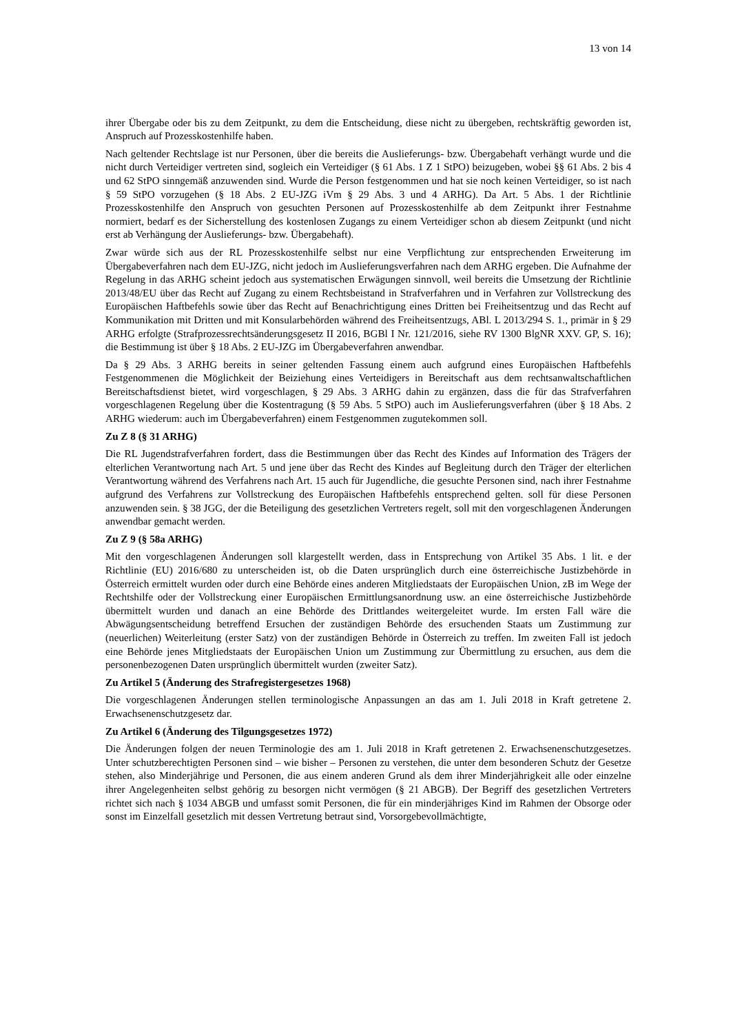13 von 14
ihrer Übergabe oder bis zu dem Zeitpunkt, zu dem die Entscheidung, diese nicht zu übergeben, rechtskräftig geworden ist, Anspruch auf Prozesskostenhilfe haben.
Nach geltender Rechtslage ist nur Personen, über die bereits die Auslieferungs- bzw. Übergabehaft verhängt wurde und die nicht durch Verteidiger vertreten sind, sogleich ein Verteidiger (§ 61 Abs. 1 Z 1 StPO) beizugeben, wobei §§ 61 Abs. 2 bis 4 und 62 StPO sinngemäß anzuwenden sind. Wurde die Person festgenommen und hat sie noch keinen Verteidiger, so ist nach § 59 StPO vorzugehen (§ 18 Abs. 2 EU-JZG iVm § 29 Abs. 3 und 4 ARHG). Da Art. 5 Abs. 1 der Richtlinie Prozesskostenhilfe den Anspruch von gesuchten Personen auf Prozesskostenhilfe ab dem Zeitpunkt ihrer Festnahme normiert, bedarf es der Sicherstellung des kostenlosen Zugangs zu einem Verteidiger schon ab diesem Zeitpunkt (und nicht erst ab Verhängung der Auslieferungs- bzw. Übergabehaft).
Zwar würde sich aus der RL Prozesskostenhilfe selbst nur eine Verpflichtung zur entsprechenden Erweiterung im Übergabeverfahren nach dem EU-JZG, nicht jedoch im Auslieferungsverfahren nach dem ARHG ergeben. Die Aufnahme der Regelung in das ARHG scheint jedoch aus systematischen Erwägungen sinnvoll, weil bereits die Umsetzung der Richtlinie 2013/48/EU über das Recht auf Zugang zu einem Rechtsbeistand in Strafverfahren und in Verfahren zur Vollstreckung des Europäischen Haftbefehls sowie über das Recht auf Benachrichtigung eines Dritten bei Freiheitsentzug und das Recht auf Kommunikation mit Dritten und mit Konsularbehörden während des Freiheitsentzugs, ABl. L 2013/294 S. 1., primär in § 29 ARHG erfolgte (Strafprozessrechtsänderungsgesetz II 2016, BGBl I Nr. 121/2016, siehe RV 1300 BlgNR XXV. GP, S. 16); die Bestimmung ist über § 18 Abs. 2 EU-JZG im Übergabeverfahren anwendbar.
Da § 29 Abs. 3 ARHG bereits in seiner geltenden Fassung einem auch aufgrund eines Europäischen Haftbefehls Festgenommenen die Möglichkeit der Beiziehung eines Verteidigers in Bereitschaft aus dem rechtsanwaltschaftlichen Bereitschaftsdienst bietet, wird vorgeschlagen, § 29 Abs. 3 ARHG dahin zu ergänzen, dass die für das Strafverfahren vorgeschlagenen Regelung über die Kostentragung (§ 59 Abs. 5 StPO) auch im Auslieferungsverfahren (über § 18 Abs. 2 ARHG wiederum: auch im Übergabeverfahren) einem Festgenommen zugutekommen soll.
Zu Z 8 (§ 31 ARHG)
Die RL Jugendstrafverfahren fordert, dass die Bestimmungen über das Recht des Kindes auf Information des Trägers der elterlichen Verantwortung nach Art. 5 und jene über das Recht des Kindes auf Begleitung durch den Träger der elterlichen Verantwortung während des Verfahrens nach Art. 15 auch für Jugendliche, die gesuchte Personen sind, nach ihrer Festnahme aufgrund des Verfahrens zur Vollstreckung des Europäischen Haftbefehls entsprechend gelten. soll für diese Personen anzuwenden sein. § 38 JGG, der die Beteiligung des gesetzlichen Vertreters regelt, soll mit den vorgeschlagenen Änderungen anwendbar gemacht werden.
Zu Z 9 (§ 58a ARHG)
Mit den vorgeschlagenen Änderungen soll klargestellt werden, dass in Entsprechung von Artikel 35 Abs. 1 lit. e der Richtlinie (EU) 2016/680 zu unterscheiden ist, ob die Daten ursprünglich durch eine österreichische Justizbehörde in Österreich ermittelt wurden oder durch eine Behörde eines anderen Mitgliedstaats der Europäischen Union, zB im Wege der Rechtshilfe oder der Vollstreckung einer Europäischen Ermittlungsanordnung usw. an eine österreichische Justizbehörde übermittelt wurden und danach an eine Behörde des Drittlandes weitergeleitet wurde. Im ersten Fall wäre die Abwägungsentscheidung betreffend Ersuchen der zuständigen Behörde des ersuchenden Staats um Zustimmung zur (neuerlichen) Weiterleitung (erster Satz) von der zuständigen Behörde in Österreich zu treffen. Im zweiten Fall ist jedoch eine Behörde jenes Mitgliedstaats der Europäischen Union um Zustimmung zur Übermittlung zu ersuchen, aus dem die personenbezogenen Daten ursprünglich übermittelt wurden (zweiter Satz).
Zu Artikel 5 (Änderung des Strafregistergesetzes 1968)
Die vorgeschlagenen Änderungen stellen terminologische Anpassungen an das am 1. Juli 2018 in Kraft getretene 2. Erwachsenenschutzgesetz dar.
Zu Artikel 6 (Änderung des Tilgungsgesetzes 1972)
Die Änderungen folgen der neuen Terminologie des am 1. Juli 2018 in Kraft getretenen 2. Erwachsenenschutzgesetzes. Unter schutzberechtigten Personen sind – wie bisher – Personen zu verstehen, die unter dem besonderen Schutz der Gesetze stehen, also Minderjährige und Personen, die aus einem anderen Grund als dem ihrer Minderjährigkeit alle oder einzelne ihrer Angelegenheiten selbst gehörig zu besorgen nicht vermögen (§ 21 ABGB). Der Begriff des gesetzlichen Vertreters richtet sich nach § 1034 ABGB und umfasst somit Personen, die für ein minderjähriges Kind im Rahmen der Obsorge oder sonst im Einzelfall gesetzlich mit dessen Vertretung betraut sind, Vorsorgebevollmächtigte,